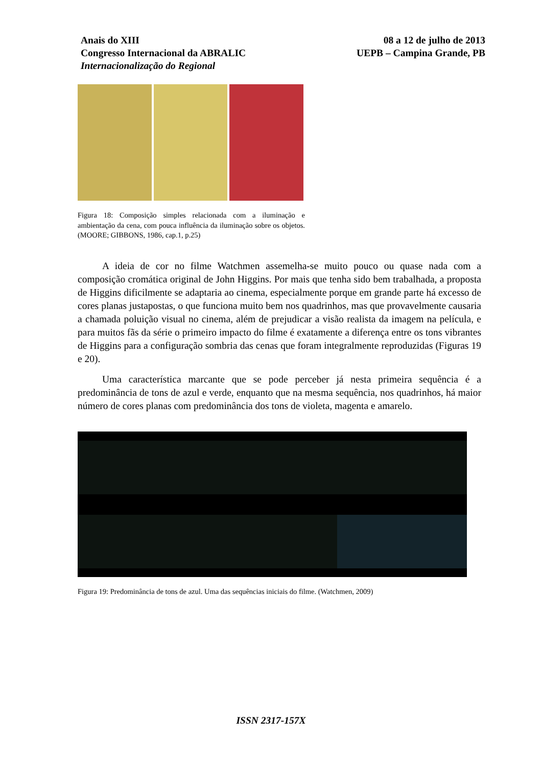Anais do XIII
Congresso Internacional da ABRALIC
Internacionalização do Regional
08 a 12 de julho de 2013
UEPB – Campina Grande, PB
Figura 18: Composição simples relacionada com a iluminação e ambientação da cena, com pouca influência da iluminação sobre os objetos. (MOORE; GIBBONS, 1986, cap.1, p.25)
A ideia de cor no filme Watchmen assemelha-se muito pouco ou quase nada com a composição cromática original de John Higgins. Por mais que tenha sido bem trabalhada, a proposta de Higgins dificilmente se adaptaria ao cinema, especialmente porque em grande parte há excesso de cores planas justapostas, o que funciona muito bem nos quadrinhos, mas que provavelmente causaria a chamada poluição visual no cinema, além de prejudicar a visão realista da imagem na película, e para muitos fãs da série o primeiro impacto do filme é exatamente a diferença entre os tons vibrantes de Higgins para a configuração sombria das cenas que foram integralmente reproduzidas (Figuras 19 e 20).
Uma característica marcante que se pode perceber já nesta primeira sequência é a predominância de tons de azul e verde, enquanto que na mesma sequência, nos quadrinhos, há maior número de cores planas com predominância dos tons de violeta, magenta e amarelo.
Figura 19: Predominância de tons de azul. Uma das sequências iniciais do filme. (Watchmen, 2009)
ISSN 2317-157X